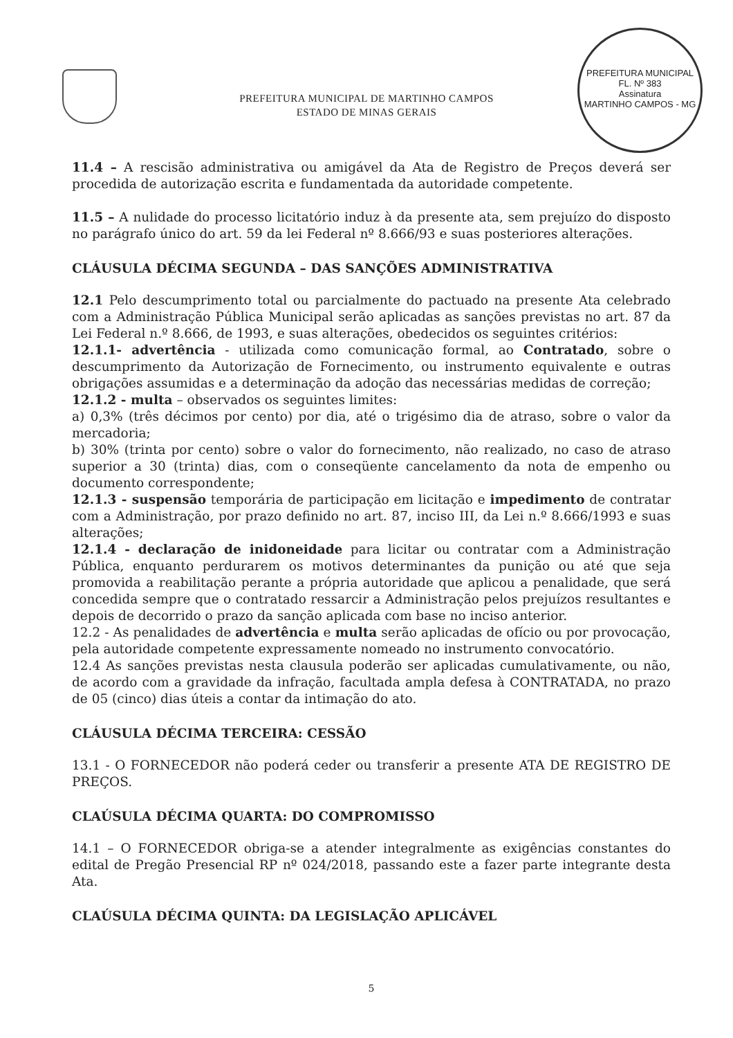PREFEITURA MUNICIPAL DE MARTINHO CAMPOS
ESTADO DE MINAS GERAIS
PREFEITURA MUNICIPAL
FL. Nº 383
Assinatura
MARTINHO CAMPOS - MG
11.4 – A rescisão administrativa ou amigável da Ata de Registro de Preços deverá ser procedida de autorização escrita e fundamentada da autoridade competente.
11.5 – A nulidade do processo licitatório induz à da presente ata, sem prejuízo do disposto no parágrafo único do art. 59 da lei Federal nº 8.666/93 e suas posteriores alterações.
CLÁUSULA DÉCIMA SEGUNDA – DAS SANÇÕES ADMINISTRATIVA
12.1 Pelo descumprimento total ou parcialmente do pactuado na presente Ata celebrado com a Administração Pública Municipal serão aplicadas as sanções previstas no art. 87 da Lei Federal n.º 8.666, de 1993, e suas alterações, obedecidos os seguintes critérios:
12.1.1- advertência - utilizada como comunicação formal, ao Contratado, sobre o descumprimento da Autorização de Fornecimento, ou instrumento equivalente e outras obrigações assumidas e a determinação da adoção das necessárias medidas de correção;
12.1.2 - multa – observados os seguintes limites:
a) 0,3% (três décimos por cento) por dia, até o trigésimo dia de atraso, sobre o valor da mercadoria;
b) 30% (trinta por cento) sobre o valor do fornecimento, não realizado, no caso de atraso superior a 30 (trinta) dias, com o conseqüente cancelamento da nota de empenho ou documento correspondente;
12.1.3 - suspensão temporária de participação em licitação e impedimento de contratar com a Administração, por prazo definido no art. 87, inciso III, da Lei n.º 8.666/1993 e suas alterações;
12.1.4 - declaração de inidoneidade para licitar ou contratar com a Administração Pública, enquanto perdurarem os motivos determinantes da punição ou até que seja promovida a reabilitação perante a própria autoridade que aplicou a penalidade, que será concedida sempre que o contratado ressarcir a Administração pelos prejuízos resultantes e depois de decorrido o prazo da sanção aplicada com base no inciso anterior.
12.2 - As penalidades de advertência e multa serão aplicadas de ofício ou por provocação, pela autoridade competente expressamente nomeado no instrumento convocatório.
12.4 As sanções previstas nesta clausula poderão ser aplicadas cumulativamente, ou não, de acordo com a gravidade da infração, facultada ampla defesa à CONTRATADA, no prazo de 05 (cinco) dias úteis a contar da intimação do ato.
CLÁUSULA DÉCIMA TERCEIRA: CESSÃO
13.1 - O FORNECEDOR não poderá ceder ou transferir a presente ATA DE REGISTRO DE PREÇOS.
CLAÚSULA DÉCIMA QUARTA: DO COMPROMISSO
14.1 – O FORNECEDOR obriga-se a atender integralmente as exigências constantes do edital de Pregão Presencial RP nº 024/2018, passando este a fazer parte integrante desta Ata.
CLAÚSULA DÉCIMA QUINTA: DA LEGISLAÇÃO APLICÁVEL
5